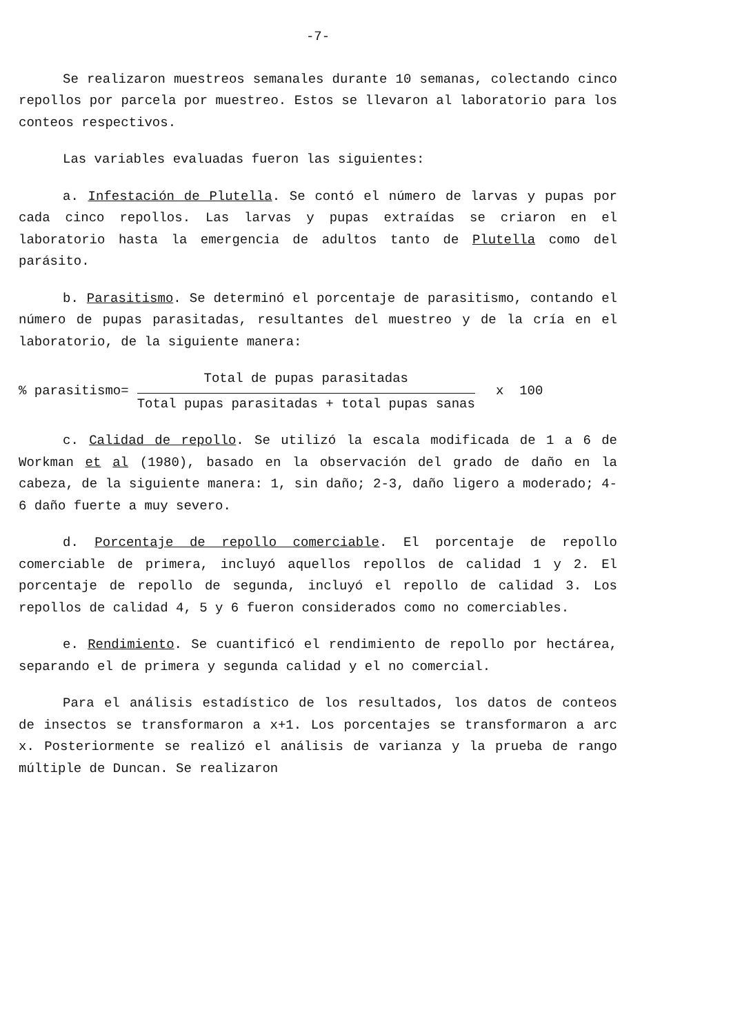-7-
Se realizaron muestreos semanales durante 10 semanas, colectando cinco repollos por parcela por muestreo. Estos se llevaron al laboratorio para los conteos respectivos.
Las variables evaluadas fueron las siguientes:
a. Infestación de Plutella. Se contó el número de larvas y pupas por cada cinco repollos. Las larvas y pupas extraídas se criaron en el laboratorio hasta la emergencia de adultos tanto de Plutella como del parásito.
b. Parasitismo. Se determinó el porcentaje de parasitismo, contando el número de pupas parasitadas, resultantes del muestreo y de la cría en el laboratorio, de la siguiente manera:
% parasitismo=
Total de pupas parasitadas
Total pupas parasitadas + total pupas sanas
x 100
c. Calidad de repollo. Se utilizó la escala modificada de 1 a 6 de Workman et al (1980), basado en la observación del grado de daño en la cabeza, de la siguiente manera: 1, sin daño; 2-3, daño ligero a moderado; 4-6 daño fuerte a muy severo.
d. Porcentaje de repollo comerciable. El porcentaje de repollo comerciable de primera, incluyó aquellos repollos de calidad 1 y 2. El porcentaje de repollo de segunda, incluyó el repollo de calidad 3. Los repollos de calidad 4, 5 y 6 fueron considerados como no comerciables.
e. Rendimiento. Se cuantificó el rendimiento de repollo por hectárea, separando el de primera y segunda calidad y el no comercial.
Para el análisis estadístico de los resultados, los datos de conteos de insectos se transformaron a x+1. Los porcentajes se transformaron a arc x. Posteriormente se realizó el análisis de varianza y la prueba de rango múltiple de Duncan. Se realizaron